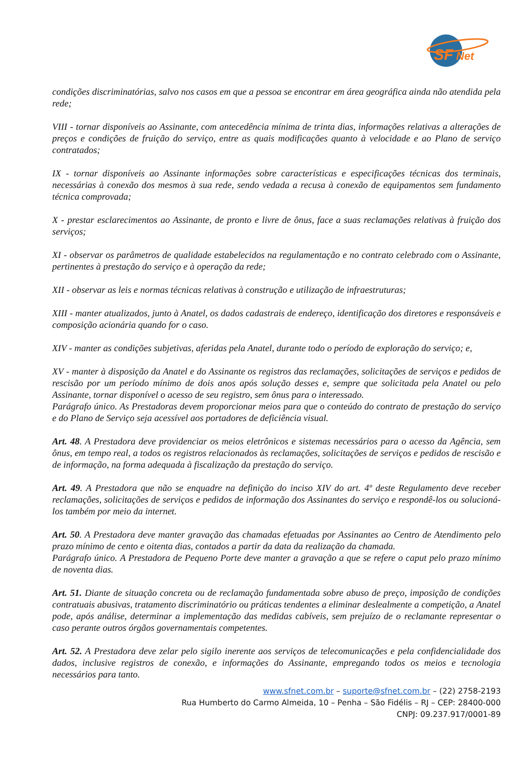SF
Net
condições discriminatórias, salvo nos casos em que a pessoa se encontrar em área geográfica ainda não atendida pela rede;
VIII - tornar disponíveis ao Assinante, com antecedência mínima de trinta dias, informações relativas a alterações de preços e condições de fruição do serviço, entre as quais modificações quanto à velocidade e ao Plano de serviço contratados;
IX - tornar disponíveis ao Assinante informações sobre características e especificações técnicas dos terminais, necessárias à conexão dos mesmos à sua rede, sendo vedada a recusa à conexão de equipamentos sem fundamento técnica comprovada;
X - prestar esclarecimentos ao Assinante, de pronto e livre de ônus, face a suas reclamações relativas à fruição dos serviços;
XI - observar os parâmetros de qualidade estabelecidos na regulamentação e no contrato celebrado com o Assinante, pertinentes à prestação do serviço e à operação da rede;
XII - observar as leis e normas técnicas relativas à construção e utilização de infraestruturas;
XIII - manter atualizados, junto à Anatel, os dados cadastrais de endereço, identificação dos diretores e responsáveis e composição acionária quando for o caso.
XIV - manter as condições subjetivas, aferidas pela Anatel, durante todo o período de exploração do serviço; e,
XV - manter à disposição da Anatel e do Assinante os registros das reclamações, solicitações de serviços e pedidos de rescisão por um período mínimo de dois anos após solução desses e, sempre que solicitada pela Anatel ou pelo Assinante, tornar disponível o acesso de seu registro, sem ônus para o interessado.
Parágrafo único. As Prestadoras devem proporcionar meios para que o conteúdo do contrato de prestação do serviço e do Plano de Serviço seja acessível aos portadores de deficiência visual.
Art. 48. A Prestadora deve providenciar os meios eletrônicos e sistemas necessários para o acesso da Agência, sem ônus, em tempo real, a todos os registros relacionados às reclamações, solicitações de serviços e pedidos de rescisão e de informação, na forma adequada à fiscalização da prestação do serviço.
Art. 49. A Prestadora que não se enquadre na definição do inciso XIV do art. 4º deste Regulamento deve receber reclamações, solicitações de serviços e pedidos de informação dos Assinantes do serviço e respondê-los ou solucioná-los também por meio da internet.
Art. 50. A Prestadora deve manter gravação das chamadas efetuadas por Assinantes ao Centro de Atendimento pelo prazo mínimo de cento e oitenta dias, contados a partir da data da realização da chamada.
Parágrafo único. A Prestadora de Pequeno Porte deve manter a gravação a que se refere o caput pelo prazo mínimo de noventa dias.
Art. 51. Diante de situação concreta ou de reclamação fundamentada sobre abuso de preço, imposição de condições contratuais abusivas, tratamento discriminatório ou práticas tendentes a eliminar deslealmente a competição, a Anatel pode, após análise, determinar a implementação das medidas cabíveis, sem prejuízo de o reclamante representar o caso perante outros órgãos governamentais competentes.
Art. 52. A Prestadora deve zelar pelo sigilo inerente aos serviços de telecomunicações e pela confidencialidade dos dados, inclusive registros de conexão, e informações do Assinante, empregando todos os meios e tecnologia necessários para tanto.
www.sfnet.com.br – suporte@sfnet.com.br – (22) 2758-2193
Rua Humberto do Carmo Almeida, 10 – Penha – São Fidélis – RJ – CEP: 28400-000
CNPJ: 09.237.917/0001-89